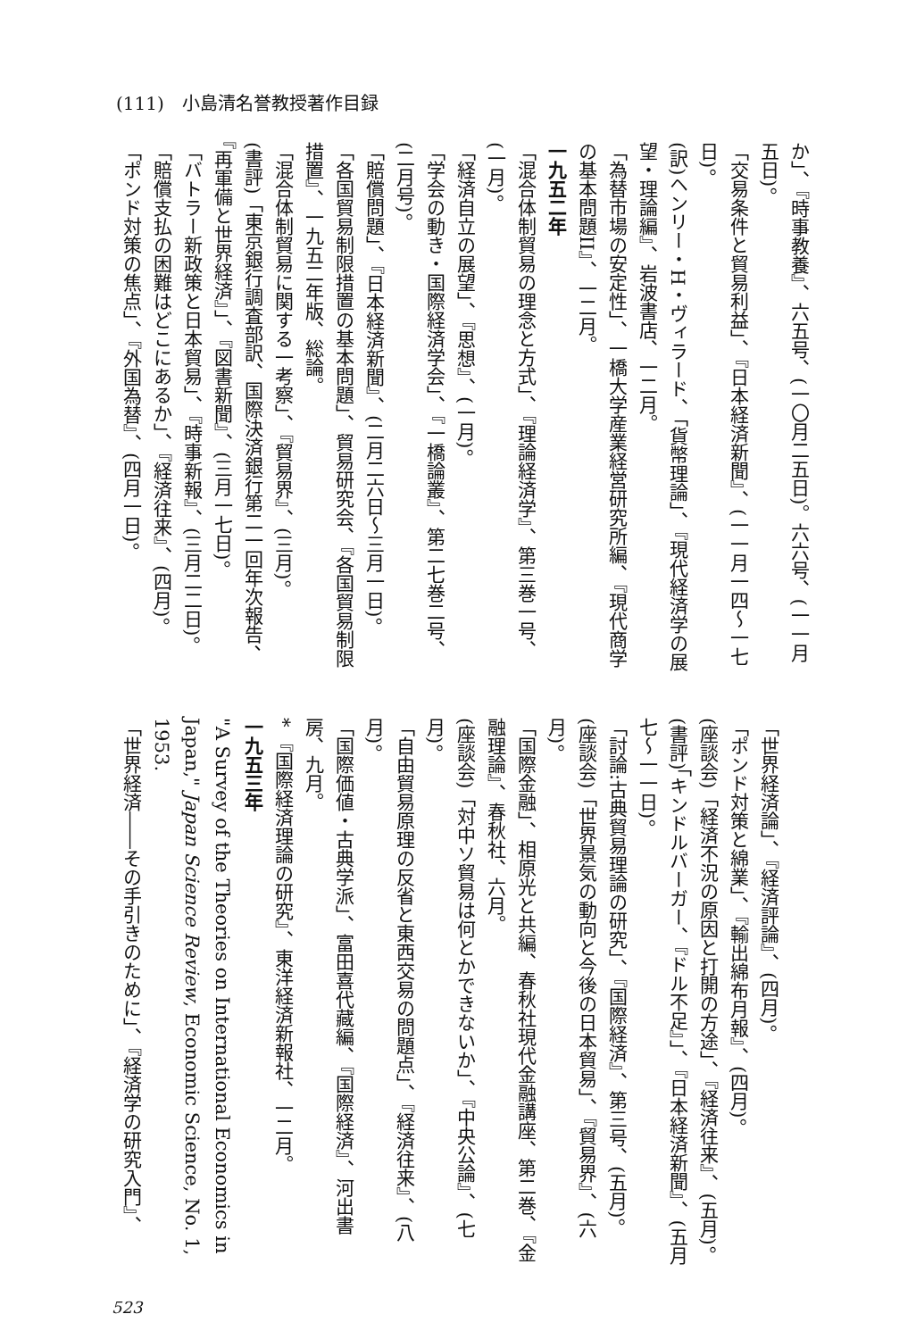(111)　小島清名誉教授著作目録
か」、『時事教養』、六五号、(一〇月二五日)。六六号、(一一月五日)。
「交易条件と貿易利益」、『日本経済新聞』、(一一月一四～一七日)。
(訳)ヘンリー・H・ヴィラード、「貨幣理論」、『現代経済学の展望・理論編』、岩波書店、一二月。
「為替市場の安定性」、一橋大学産業経営研究所編、『現代商学の基本問題II』、一二月。
一九五二年
「混合体制貿易の理念と方式」、『理論経済学』、第三巻一号、(一月)。
「経済自立の展望」、『思想』、(一月)。
「学会の動き・国際経済学会」、『一橋論叢』、第二七巻二号、(二月号)。
「賠償問題」、『日本経済新聞』、(二月二六日～三月一日)。
「各国貿易制限措置の基本問題」、貿易研究会、『各国貿易制限措置』、一九五二年版、総論。
「混合体制貿易に関する一考察」、『貿易界』、(三月)。
(書評)「東京銀行調査部訳、国際決済銀行第二一回年次報告、『再軍備と世界経済』」、『図書新聞』、(三月一七日)。
「バトラー新政策と日本貿易」、『時事新報』、(三月二二日)。
「賠償支払の困難はどこにあるか」、『経済往来』、(四月)。
「ポンド対策の焦点」、『外国為替』、(四月一日)。
「世界経済論」、『経済評論』、(四月)。
「ポンド対策と綿業」、『輸出綿布月報』、(四月)。
(座談会)「経済不況の原因と打開の方途」、『経済往来』、(五月)。
(書評)「キンドルバーガー、『ドル不足』」、『日本経済新聞』、(五月七～一一日)。
「討論:古典貿易理論の研究」、『国際経済』、第三号、(五月)。
(座談会)「世界景気の動向と今後の日本貿易」、『貿易界』、(六月)。
「国際金融」、相原光と共編、春秋社現代金融講座、第二巻、『金融理論』、春秋社、六月。
(座談会)「対中ソ貿易は何とかできないか」、『中央公論』、(七月)。
「自由貿易原理の反省と東西交易の問題点」、『経済往来』、(八月)。
「国際価値・古典学派」、富田喜代藏編、『国際経済』、河出書房、九月。
* 『国際経済理論の研究』、東洋経済新報社、一二月。
一九五三年
"A Survey of the Theories on International Economics in Japan," Japan Science Review, Economic Science, No. 1, 1953.
「世界経済――その手引きのために」、『経済学の研究入門』、
523